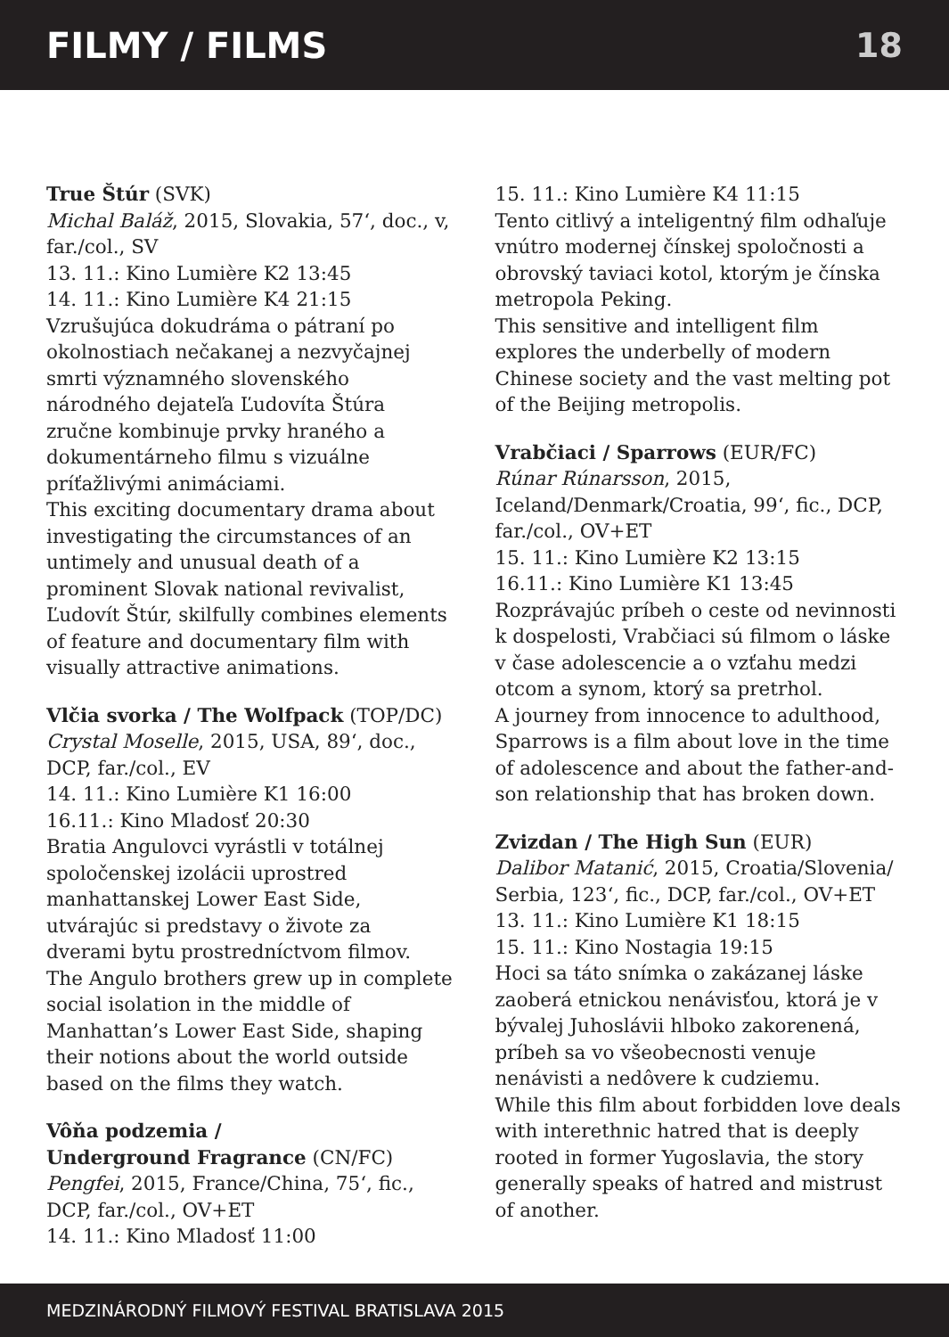FILMY / FILMS 18
True Štúr (SVK)
Michal Baláž, 2015, Slovakia, 57‘, doc., v, far./col., SV
13. 11.: Kino Lumière K2 13:45
14. 11.: Kino Lumière K4 21:15
Vzrušujúca dokudráma o pátraní po okolnostiach nečakanej a nezvyčajnej smrti významného slovenského národného dejateľa Ľudovíta Štúra zručne kombinuje prvky hraného a dokumentárneho filmu s vizuálne príťažlivými animáciami.
This exciting documentary drama about investigating the circumstances of an untimely and unusual death of a prominent Slovak national revivalist, Ľudovít Štúr, skilfully combines elements of feature and documentary film with visually attractive animations.
Vlčia svorka / The Wolfpack (TOP/DC)
Crystal Moselle, 2015, USA, 89‘, doc., DCP, far./col., EV
14. 11.: Kino Lumière K1 16:00
16.11.: Kino Mladosť 20:30
Bratia Angulovci vyrástli v totálnej spoločenskej izolácii uprostred manhattanskej Lower East Side, utvárajúc si predstavy o živote za dverami bytu prostredníctvom filmov.
The Angulo brothers grew up in complete social isolation in the middle of Manhattan’s Lower East Side, shaping their notions about the world outside based on the films they watch.
Vôňa podzemia /
Underground Fragrance (CN/FC)
Pengfei, 2015, France/China, 75‘, fic., DCP, far./col., OV+ET
14. 11.: Kino Mladosť 11:00
15. 11.: Kino Lumière K4 11:15
Tento citlivý a inteligentný film odhaľuje vnútro modernej čínskej spoločnosti a obrovský taviaci kotol, ktorým je čínska metropola Peking.
This sensitive and intelligent film explores the underbelly of modern Chinese society and the vast melting pot of the Beijing metropolis.
Vrabčiaci / Sparrows (EUR/FC)
Rúnar Rúnarsson, 2015, Iceland/Denmark/Croatia, 99‘, fic., DCP, far./col., OV+ET
15. 11.: Kino Lumière K2 13:15
16.11.: Kino Lumière K1 13:45
Rozprávajúc príbeh o ceste od nevinnosti k dospelosti, Vrabčiaci sú filmom o láske v čase adolescencie a o vzťahu medzi otcom a synom, ktorý sa pretrhol.
A journey from innocence to adulthood, Sparrows is a film about love in the time of adolescence and about the father-and-son relationship that has broken down.
Zvizdan / The High Sun (EUR)
Dalibor Matanić, 2015, Croatia/Slovenia/ Serbia, 123‘, fic., DCP, far./col., OV+ET
13. 11.: Kino Lumière K1 18:15
15. 11.: Kino Nostagia 19:15
Hoci sa táto snímka o zakázanej láske zaoberá etnickou nenávisťou, ktorá je v bývalej Juhoslávii hlboko zakorenená, príbeh sa vo všeobecnosti venuje nenávisti a nedôvere k cudziemu.
While this film about forbidden love deals with interethnic hatred that is deeply rooted in former Yugoslavia, the story generally speaks of hatred and mistrust of another.
MEDZINÁRODNÝ FILMOVÝ FESTIVAL BRATISLAVA 2015